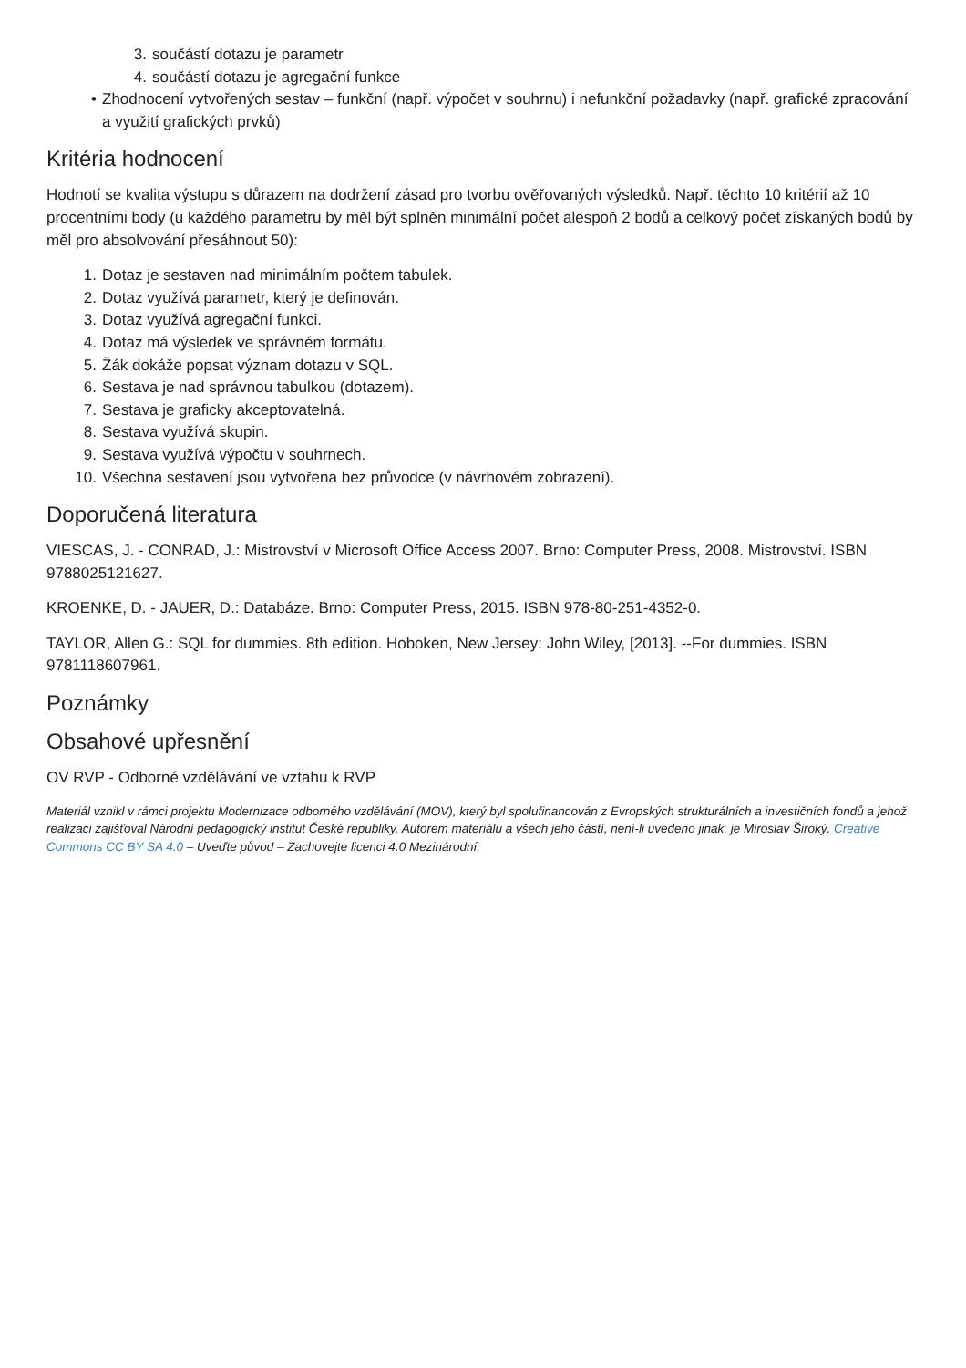3. součástí dotazu je parametr
4. součástí dotazu je agregační funkce
• Zhodnocení vytvořených sestav – funkční (např. výpočet v souhrnu) i nefunkční požadavky (např. grafické zpracování a využití grafických prvků)
Kritéria hodnocení
Hodnotí se kvalita výstupu s důrazem na dodržení zásad pro tvorbu ověřovaných výsledků. Např. těchto 10 kritérií až 10 procentními body (u každého parametru by měl být splněn minimální počet alespoň 2 bodů a celkový počet získaných bodů by měl pro absolvování přesáhnout 50):
1. Dotaz je sestaven nad minimálním počtem tabulek.
2. Dotaz využívá parametr, který je definován.
3. Dotaz využívá agregační funkci.
4. Dotaz má výsledek ve správném formátu.
5. Žák dokáže popsat význam dotazu v SQL.
6. Sestava je nad správnou tabulkou (dotazem).
7. Sestava je graficky akceptovatelná.
8. Sestava využívá skupin.
9. Sestava využívá výpočtu v souhrnech.
10. Všechna sestavení jsou vytvořena bez průvodce (v návrhovém zobrazení).
Doporučená literatura
VIESCAS, J. - CONRAD, J.: Mistrovství v Microsoft Office Access 2007. Brno: Computer Press, 2008. Mistrovství. ISBN 9788025121627.
KROENKE, D. - JAUER, D.: Databáze. Brno: Computer Press, 2015. ISBN 978-80-251-4352-0.
TAYLOR, Allen G.: SQL for dummies. 8th edition. Hoboken, New Jersey: John Wiley, [2013]. --For dummies. ISBN 9781118607961.
Poznámky
Obsahové upřesnění
OV RVP - Odborné vzdělávání ve vztahu k RVP
Materiál vznikl v rámci projektu Modernizace odborného vzdělávání (MOV), který byl spolufinancován z Evropských strukturálních a investičních fondů a jehož realizaci zajišťoval Národní pedagogický institut České republiky. Autorem materiálu a všech jeho částí, není-li uvedeno jinak, je Miroslav Široký. Creative Commons CC BY SA 4.0 – Uveďte původ – Zachovejte licenci 4.0 Mezinárodní.